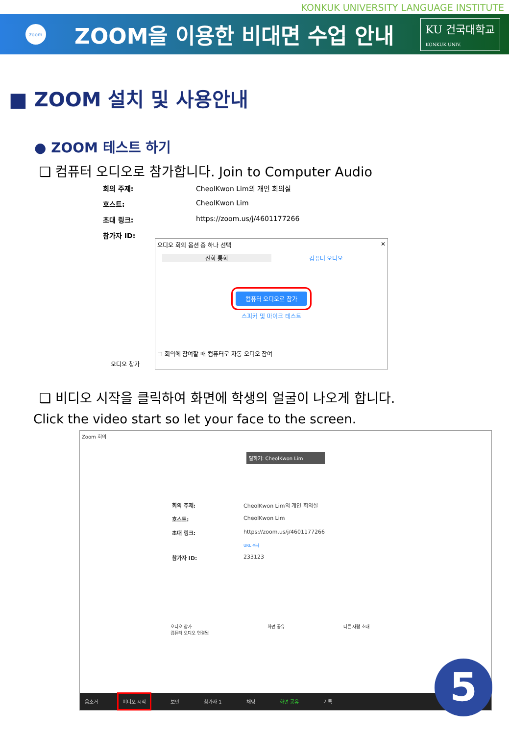KONKUK UNIVERSITY LANGUAGE INSTITUTE
zoom
ZOOM을 이용한 비대면 수업 안내
KU 건국대학교
KONKUK UNIV.
■ ZOOM 설치 및 사용안내
● ZOOM 테스트 하기
❑ 컴퓨터 오디오로 참가합니다. Join to Computer Audio
회의 주제: CheolKwon Lim의 개인 회의실
호스트: CheolKwon Lim
초대 링크: https://zoom.us/j/4601177266
참가자 ID:
오디오 회의 옵션 중 하나 선택 ✕
전화 통화 컴퓨터 오디오
컴퓨터 오디오로 참가
스피커 및 마이크 테스트
☐ 회의에 참여할 때 컴퓨터로 자동 오디오 참여
오디오 참가
❑ 비디오 시작을 클릭하여 화면에 학생의 얼굴이 나오게 합니다.
Click the video start so let your face to the screen.
Zoom 회의
말하기: CheolKwon Lim
회의 주제: CheolKwon Lim의 개인 회의실
호스트: CheolKwon Lim
초대 링크: https://zoom.us/j/4601177266
URL 복사
참가자 ID: 233123
오디오 참가
컴퓨터 오디오 연결됨 화면 공유 다른 사람 초대
음소거 비디오 시작 보안 참가자 1 채팅 화면 공유 기록
5